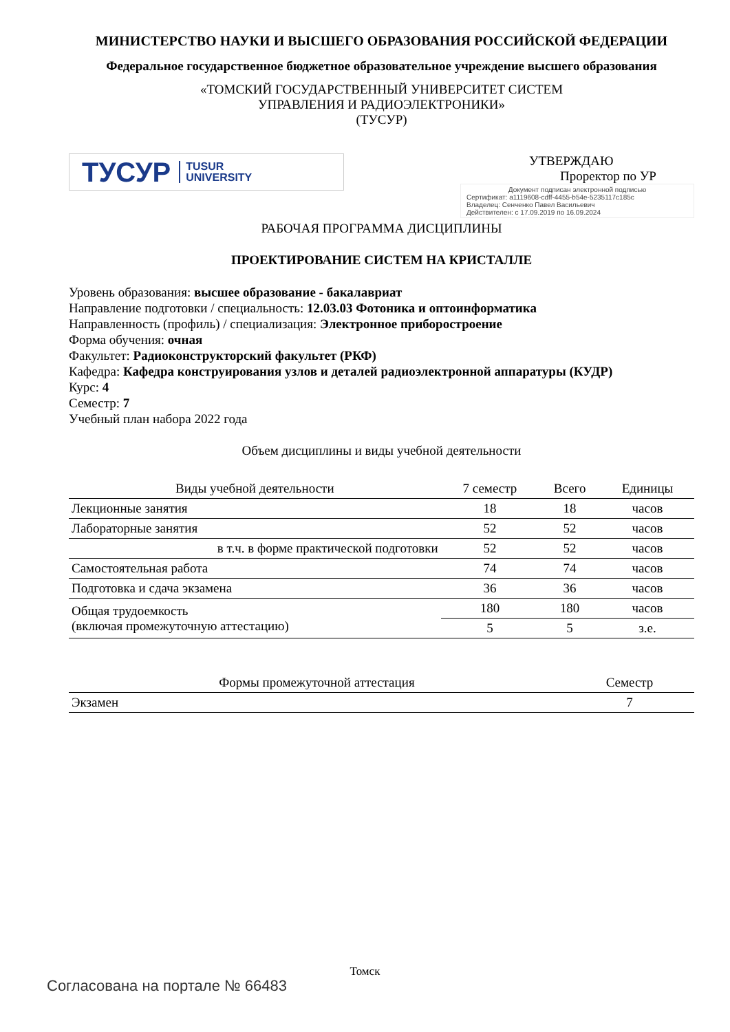МИНИСТЕРСТВО НАУКИ И ВЫСШЕГО ОБРАЗОВАНИЯ РОССИЙСКОЙ ФЕДЕРАЦИИ
Федеральное государственное бюджетное образовательное учреждение высшего образования
«ТОМСКИЙ ГОСУДАРСТВЕННЫЙ УНИВЕРСИТЕТ СИСТЕМ
УПРАВЛЕНИЯ И РАДИОЭЛЕКТРОНИКИ»
(ТУСУР)
ТУСУР TUSUR
UNIVERSITY
УТВЕРЖДАЮ
Проректор по УР
Документ подписан электронной подписью
Сертификат: a1119608-cdff-4455-b54e-5235117c185c
Владелец: Сенченко Павел Васильевич
Действителен: с 17.09.2019 по 16.09.2024
РАБОЧАЯ ПРОГРАММА ДИСЦИПЛИНЫ
ПРОЕКТИРОВАНИЕ СИСТЕМ НА КРИСТАЛЛЕ
Уровень образования: высшее образование - бакалавриат
Направление подготовки / специальность: 12.03.03 Фотоника и оптоинформатика
Направленность (профиль) / специализация: Электронное приборостроение
Форма обучения: очная
Факультет: Радиоконструкторский факультет (РКФ)
Кафедра: Кафедра конструирования узлов и деталей радиоэлектронной аппаратуры (КУДР)
Курс: 4
Семестр: 7
Учебный план набора 2022 года
Объем дисциплины и виды учебной деятельности
| Виды учебной деятельности | 7 семестр | Всего | Единицы |
| --- | --- | --- | --- |
| Лекционные занятия | 18 | 18 | часов |
| Лабораторные занятия | 52 | 52 | часов |
| в т.ч. в форме практической подготовки | 52 | 52 | часов |
| Самостоятельная работа | 74 | 74 | часов |
| Подготовка и сдача экзамена | 36 | 36 | часов |
| Общая трудоемкость (включая промежуточную аттестацию) | 180 | 180 | часов |
| | 5 | 5 | з.е. |
| Формы промежуточной аттестация | Семестр |
| --- | --- |
| Экзамен | 7 |
Томск
Согласована на портале № 66483